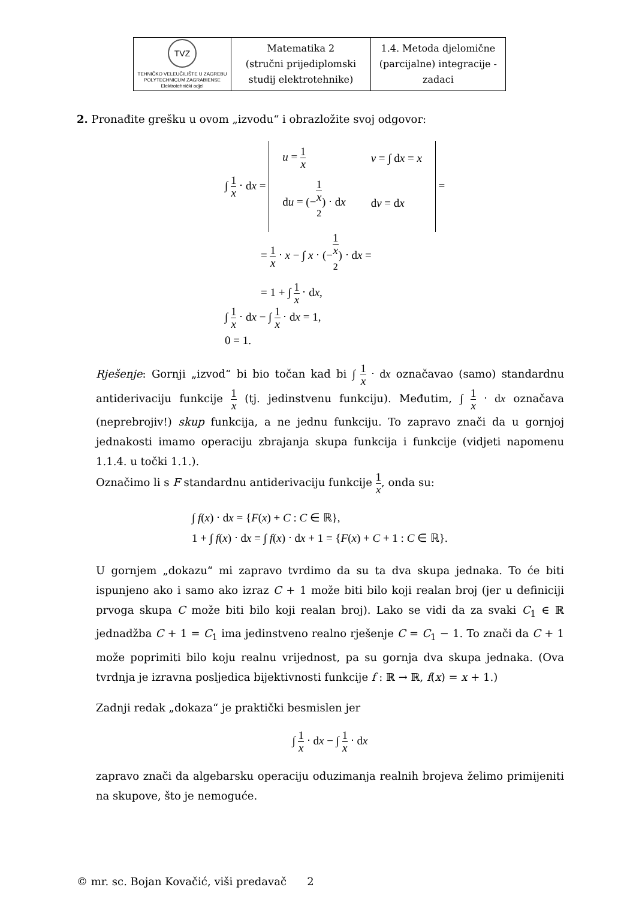| TVZ TEHNIČKO VELEUČILIŠTE U ZAGREBU POLYTECHNICUM ZAGRABIENSE Elektrotehnički odjel | Matematika 2 (stručni prijediplomski studij elektrotehnike) | 1.4. Metoda djelomične (parcijalne) integracije - zadaci |
2. Pronađite grešku u ovom „izvodu“ i obrazložite svoj odgovor:
∫ 1 x ⋅ dx =
| u = 1 x | v = ∫ d x = x |
| d u = (− 1 x<sup>2</sup> ) ⋅ d x | d v = d x |
=
= 1 x ⋅ x − ∫ x ⋅ (−1 x<sup>2</sup>) ⋅ dx =
= 1 + ∫ 1 x ⋅ dx,
∫ 1 x ⋅ dx − ∫ 1 x ⋅ dx = 1,
0 = 1.
Rješenje: Gornji „izvod“ bi bio točan kad bi ∫ 1 x ⋅ dx označavao (samo) standardnu antiderivaciju funkcije 1 x (tj. jedinstvenu funkciju). Međutim, ∫ 1 x ⋅ dx označava (neprebrojiv!) skup funkcija, a ne jednu funkciju. To zapravo znači da u gornjoj jednakosti imamo operaciju zbrajanja skupa funkcija i funkcije (vidjeti napomenu 1.1.4. u točki 1.1.).
Označimo li s F standardnu antiderivaciju funkcije 1 x, onda su:
∫ f(x) ⋅ dx = {F(x) + C : C ∈ ℝ},
1 + ∫ f(x) ⋅ dx = ∫ f(x) ⋅ dx + 1 = {F(x) + C + 1 : C ∈ ℝ}.
U gornjem „dokazu“ mi zapravo tvrdimo da su ta dva skupa jednaka. To će biti ispunjeno ako i samo ako izraz C + 1 može biti bilo koji realan broj (jer u definiciji prvoga skupa C može biti bilo koji realan broj). Lako se vidi da za svaki C<sub>1</sub> ∈ ℝ jednadžba C + 1 = C<sub>1</sub> ima jedinstveno realno rješenje C = C<sub>1</sub> − 1. To znači da C + 1 može poprimiti bilo koju realnu vrijednost, pa su gornja dva skupa jednaka. (Ova tvrdnja je izravna posljedica bijektivnosti funkcije f : ℝ → ℝ, f(x) = x + 1.)
Zadnji redak „dokaza“ je praktički besmislen jer
∫ 1 x ⋅ dx − ∫ 1 x ⋅ dx
zapravo znači da algebarsku operaciju oduzimanja realnih brojeva želimo primijeniti na skupove, što je nemoguće.
© mr. sc. Bojan Kovačić, viši predavač 2